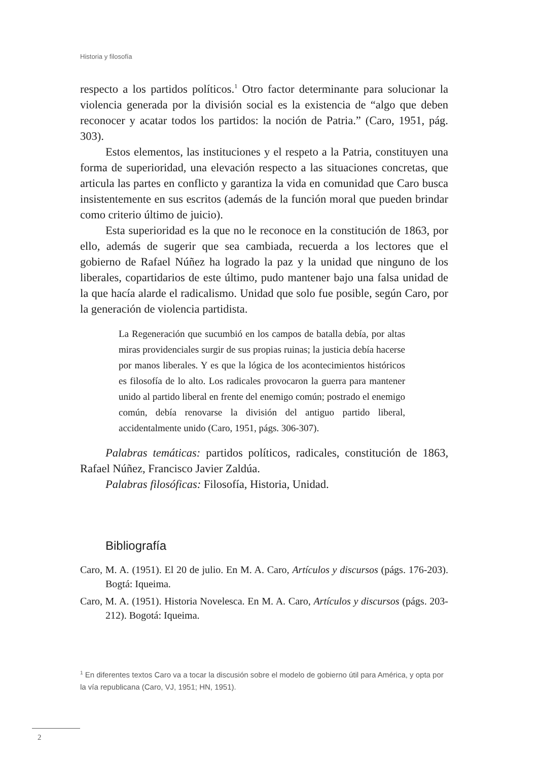Historia y filosofía
respecto a los partidos políticos.<sup>1</sup> Otro factor determinante para solucionar la violencia generada por la división social es la existencia de “algo que deben reconocer y acatar todos los partidos: la noción de Patria.” (Caro, 1951, pág. 303).
Estos elementos, las instituciones y el respeto a la Patria, constituyen una forma de superioridad, una elevación respecto a las situaciones concretas, que articula las partes en conflicto y garantiza la vida en comunidad que Caro busca insistentemente en sus escritos (además de la función moral que pueden brindar como criterio último de juicio).
Esta superioridad es la que no le reconoce en la constitución de 1863, por ello, además de sugerir que sea cambiada, recuerda a los lectores que el gobierno de Rafael Núñez ha logrado la paz y la unidad que ninguno de los liberales, copartidarios de este último, pudo mantener bajo una falsa unidad de la que hacía alarde el radicalismo. Unidad que solo fue posible, según Caro, por la generación de violencia partidista.
La Regeneración que sucumbió en los campos de batalla debía, por altas miras providenciales surgir de sus propias ruinas; la justicia debía hacerse por manos liberales. Y es que la lógica de los acontecimientos históricos es filosofía de lo alto. Los radicales provocaron la guerra para mantener unido al partido liberal en frente del enemigo común; postrado el enemigo común, debía renovarse la división del antiguo partido liberal, accidentalmente unido (Caro, 1951, págs. 306-307).
Palabras temáticas: partidos políticos, radicales, constitución de 1863, Rafael Núñez, Francisco Javier Zaldúa.
Palabras filosóficas: Filosofía, Historia, Unidad.
Bibliografía
Caro, M. A. (1951). El 20 de julio. En M. A. Caro, Artículos y discursos (págs. 176-203). Bogtá: Iqueima.
Caro, M. A. (1951). Historia Novelesca. En M. A. Caro, Artículos y discursos (págs. 203-212). Bogotá: Iqueima.
<sup>1</sup> En diferentes textos Caro va a tocar la discusión sobre el modelo de gobierno útil para América, y opta por la vía republicana (Caro, VJ, 1951; HN, 1951).
2